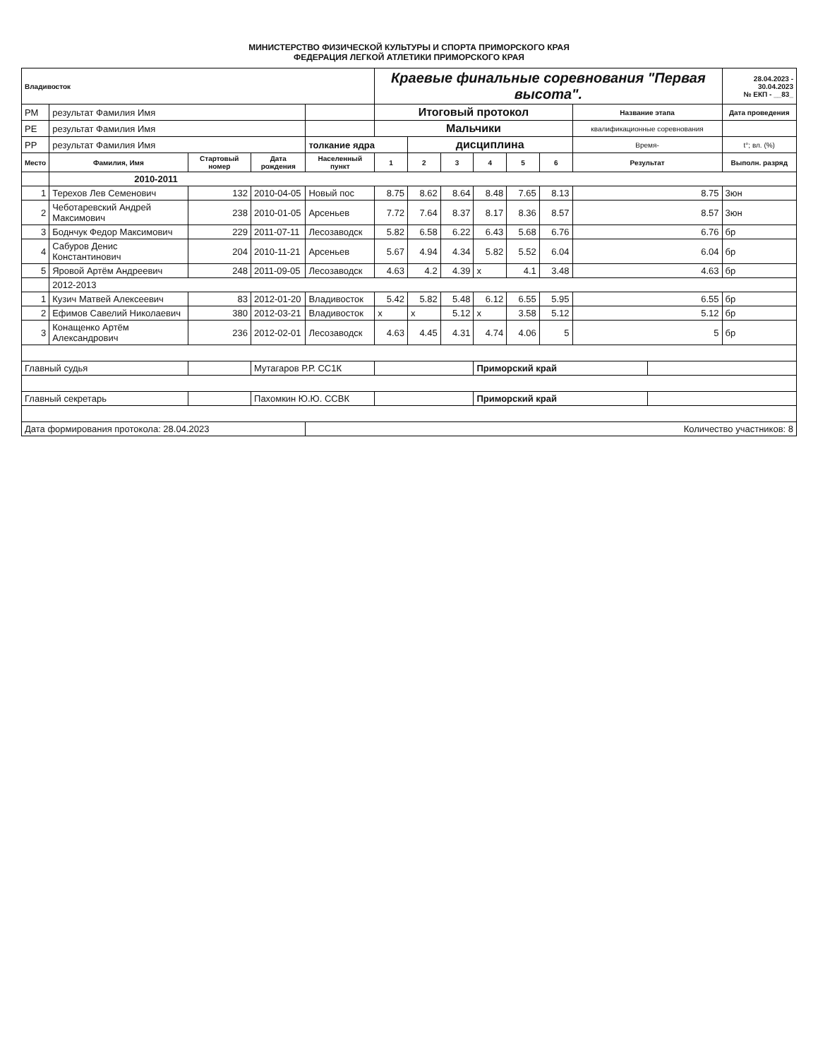МИНИСТЕРСТВО ФИЗИЧЕСКОЙ КУЛЬТУРЫ И СПОРТА ПРИМОРСКОГО КРАЯ
ФЕДЕРАЦИЯ ЛЕГКОЙ АТЛЕТИКИ ПРИМОРСКОГО КРАЯ
| Владивосток | | | | | Краевые финальные соревнования "Первая высота". | | | | | | | | 28.04.2023 - 30.04.2023 № ЕКП - __83_ |
| РМ | результат Фамилия Имя | | | | Итоговый протокол | | | | | | Название этапа | | Дата проведения |
| РЕ | результат Фамилия Имя | | | | Мальчики | | | | | | квалификационные соревнования | | |
| РР | результат Фамилия Имя | | | толкание ядра | | дисциплина | | | | | Время- | | t°; вл. (%) |
| Место | Фамилия, Имя | Стартовый номер | Дата рождения | Населенный пункт | 1 | 2 | 3 | 4 | 5 | 6 | Результат | | Выполн. разряд |
| | 2010-2011 | | | | | | | | | | | | |
| 1 | Терехов Лев Семенович | 132 | 2010-04-05 | Новый пос | 8.75 | 8.62 | 8.64 | 8.48 | 7.65 | 8.13 | 8.75 | | 3юн |
| 2 | Чеботаревский Андрей Максимович | 238 | 2010-01-05 | Арсеньев | 7.72 | 7.64 | 8.37 | 8.17 | 8.36 | 8.57 | 8.57 | | 3юн |
| 3 | Боднчук Федор Максимович | 229 | 2011-07-11 | Лесозаводск | 5.82 | 6.58 | 6.22 | 6.43 | 5.68 | 6.76 | 6.76 | | бр |
| 4 | Сабуров Денис Константинович | 204 | 2010-11-21 | Арсеньев | 5.67 | 4.94 | 4.34 | 5.82 | 5.52 | 6.04 | 6.04 | | бр |
| 5 | Яровой Артём Андреевич | 248 | 2011-09-05 | Лесозаводск | 4.63 | 4.2 | 4.39 | x | 4.1 | 3.48 | 4.63 | | бр |
| | 2012-2013 | | | | | | | | | | | | |
| 1 | Кузич Матвей Алексеевич | 83 | 2012-01-20 | Владивосток | 5.42 | 5.82 | 5.48 | 6.12 | 6.55 | 5.95 | 6.55 | | бр |
| 2 | Ефимов Савелий Николаевич | 380 | 2012-03-21 | Владивосток | x | x | 5.12 | x | 3.58 | 5.12 | 5.12 | | бр |
| 3 | Конащенко Артём Александрович | 236 | 2012-02-01 | Лесозаводск | 4.63 | 4.45 | 4.31 | 4.74 | 4.06 | 5 | 5 | | бр |
| Главный судья | | | Мутагаров Р.Р. СС1К | | | | | Приморский край | | | | | |
| Главный секретарь | | | Пахомкин Ю.Ю. ССВК | | | | | Приморский край | | | | | |
| Дата формирования протокола: 28.04.2023 | | | | Количество участников: 8 | | | | | | | | | |